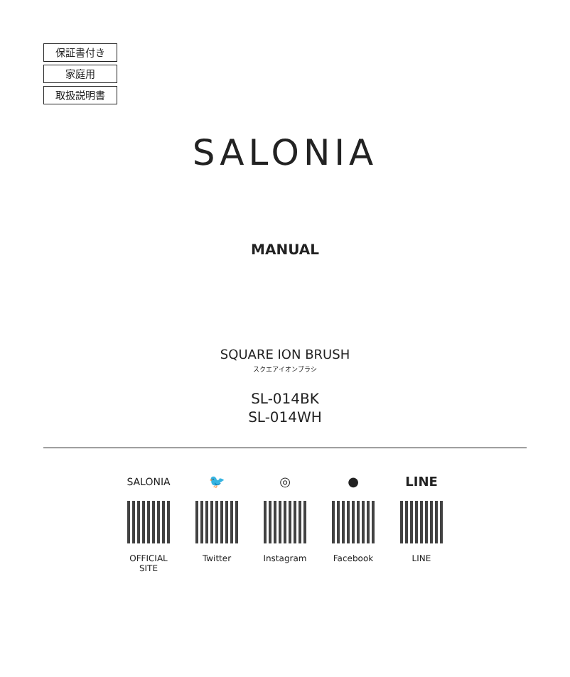保証書付き
家庭用
取扱説明書
SALONIA
MANUAL
SQUARE ION BRUSH
スクエアイオンブラシ
SL-014BK
SL-014WH
SALONIA
OFFICIAL SITE
🐦
Twitter
◎
Instagram
●
Facebook
LINE
LINE